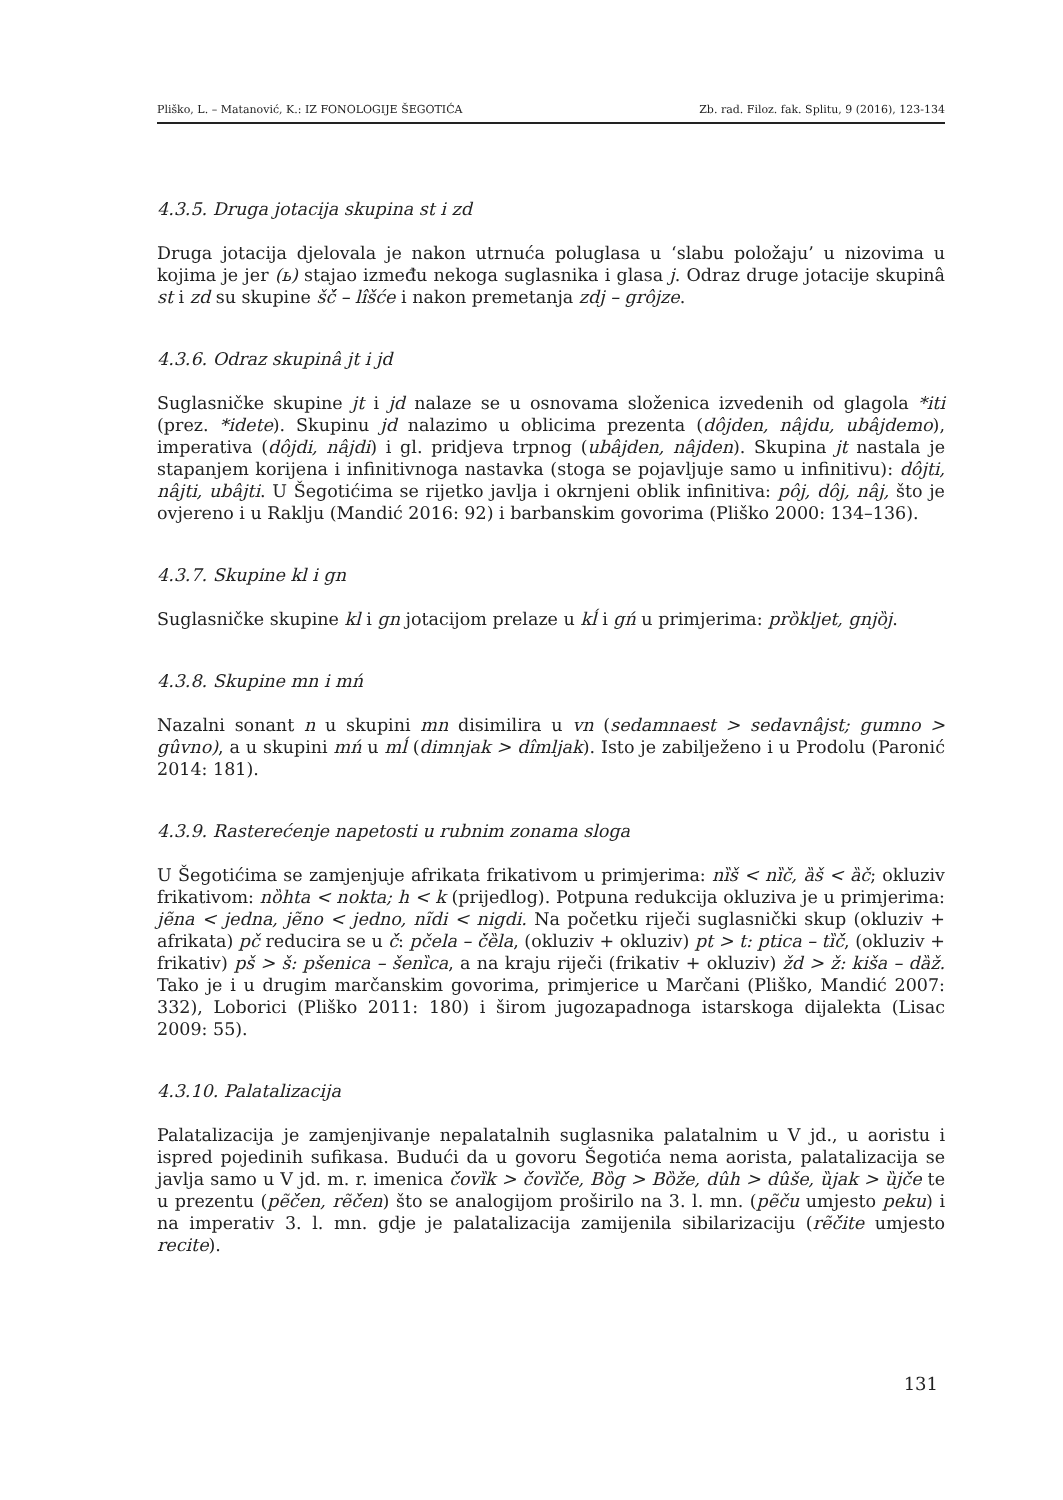Pliško, L. – Matanović, K.: IZ FONOLOGIJE ŠEGOTIĆA Zb. rad. Filoz. fak. Splitu, 9 (2016), 123-134
4.3.5. Druga jotacija skupina st i zd
Druga jotacija djelovala je nakon utrnuća poluglasa u ‘slabu položaju’ u nizovima u kojima je jer (ь) stajao između nekoga suglasnika i glasa j. Odraz druge jotacije skupinâ st i zd su skupine šć̌ – lîšće i nakon premetanja zdj – grôjze.
4.3.6. Odraz skupinâ jt i jd
Suglasničke skupine jt i jd nalaze se u osnovama složenica izvedenih od glagola *iti (prez. *idete). Skupinu jd nalazimo u oblicima prezenta (dôjden, nâjdu, ubâjdemo), imperativa (dôjdi, nâjdi) i gl. pridjeva trpnog (ubâjden, nâjden). Skupina jt nastala je stapanjem korijena i infinitivnoga nastavka (stoga se pojavljuje samo u infinitivu): dôjti, nâjti, ubâjti. U Šegotićima se rijetko javlja i okrnjeni oblik infinitiva: pôj, dôj, nâj, što je ovjereno i u Raklju (Mandić 2016: 92) i barbanskim govorima (Pliško 2000: 134–136).
4.3.7. Skupine kl i gn
Suglasničke skupine kl i gn jotacijom prelaze u kĺ i gń u primjerima: prȍkljet, gnjȍj.
4.3.8. Skupine mn i mń
Nazalni sonant n u skupini mn disimilira u vn (sedamnaest > sedavnâjst; gumno > gûvno), a u skupini mń u mĺ (dimnjak > dîmljak). Isto je zabilježeno i u Prodolu (Paronić 2014: 181).
4.3.9. Rasterećenje napetosti u rubnim zonama sloga
U Šegotićima se zamjenjuje afrikata frikativom u primjerima: nȉš < nȉč, ȁš < ȁč; okluziv frikativom: nȍhta < nokta; h < k (prijedlog). Potpuna redukcija okluziva je u primjerima: jẽna < jedna, jẽno < jedno, nĩdi < nigdi. Na početku riječi suglasnički skup (okluziv + afrikata) pč reducira se u č́: pčela – č́ȅla, (okluziv + okluziv) pt > t: ptica – tȉč́, (okluziv + frikativ) pš > š: pšenica – šenȉca, a na kraju riječi (frikativ + okluziv) žd > ž: kiša – dȁž. Tako je i u drugim marčanskim govorima, primjerice u Marčani (Pliško, Mandić 2007: 332), Loborici (Pliško 2011: 180) i širom jugozapadnoga istarskoga dijalekta (Lisac 2009: 55).
4.3.10. Palatalizacija
Palatalizacija je zamjenjivanje nepalatalnih suglasnika palatalnim u V jd., u aoristu i ispred pojedinih sufikasa. Budući da u govoru Šegotića nema aorista, palatalizacija se javlja samo u V jd. m. r. imenica č́ovȉk > č́ovȉč́e, Bȍg > Bȍže, dûh > dûše, ȕjak > ȕjč́e te u prezentu (pẽč́en, rẽč́en) što se analogijom proširilo na 3. l. mn. (pẽču umjesto peku) i na imperativ 3. l. mn. gdje je palatalizacija zamijenila sibilarizaciju (rẽč́ite umjesto recite).
131